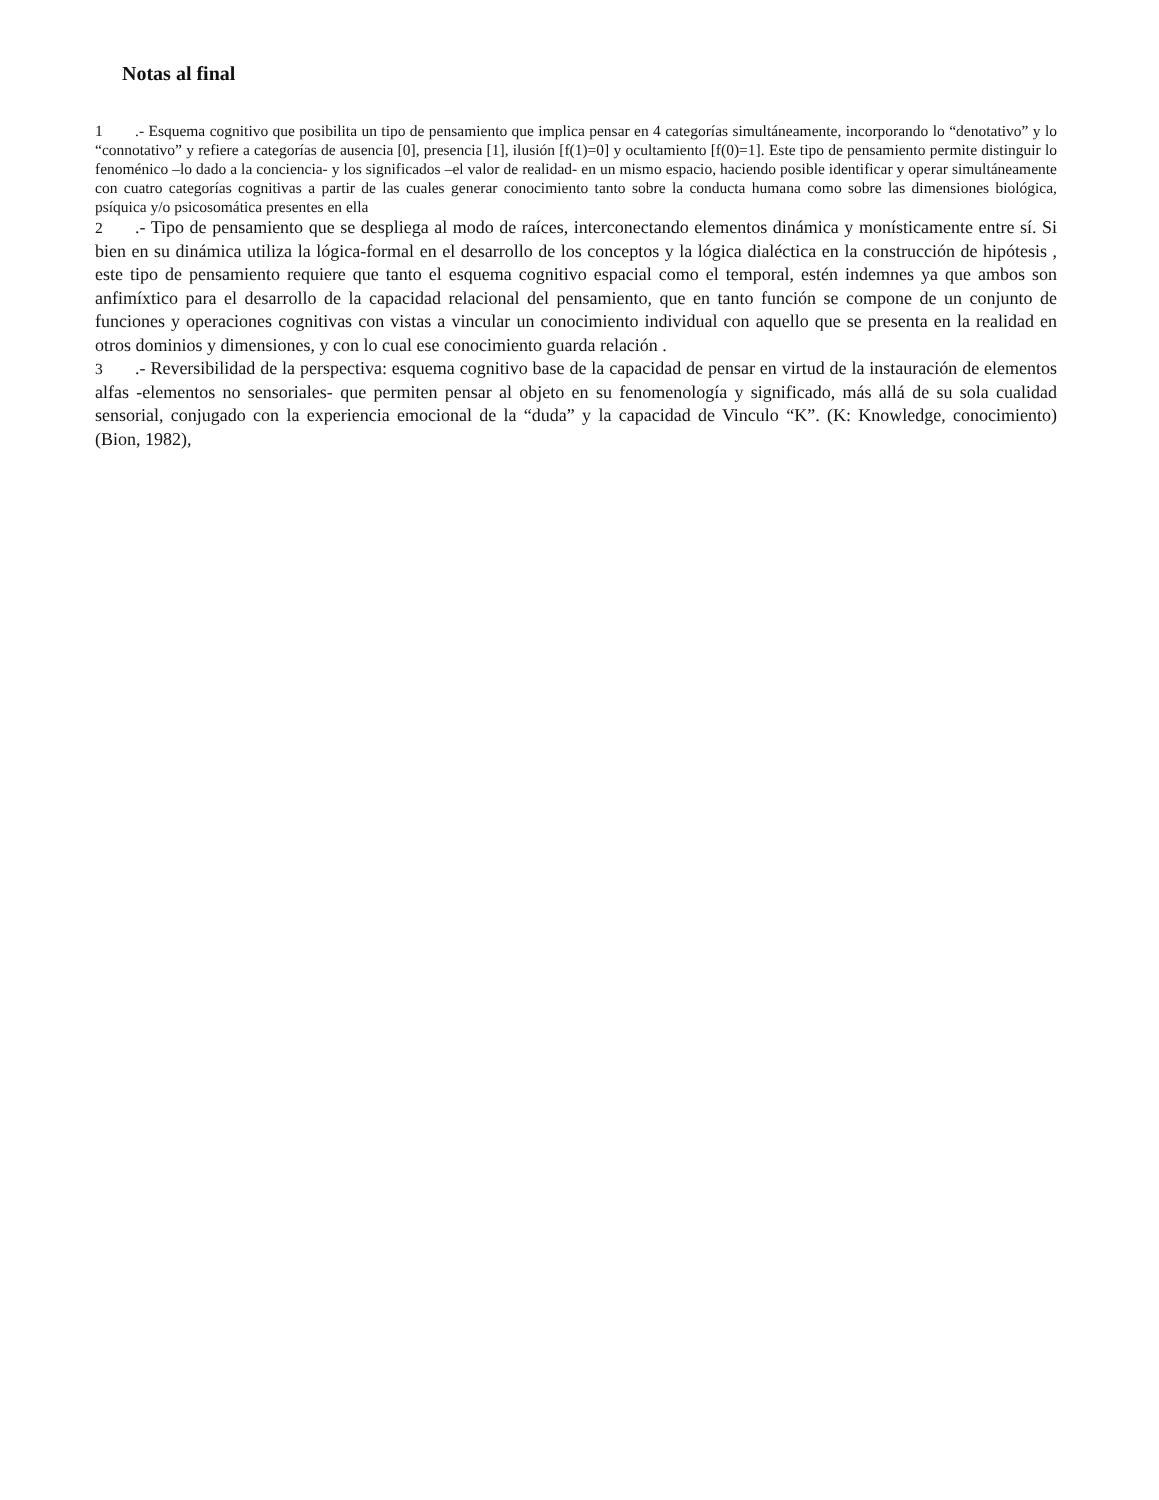Notas al final
1.- Esquema cognitivo que posibilita un tipo de pensamiento que implica pensar en 4 categorías simultáneamente, incorporando lo “denotativo” y lo “connotativo” y refiere a categorías de ausencia [0], presencia [1], ilusión [f(1)=0] y ocultamiento [f(0)=1]. Este tipo de pensamiento permite distinguir lo fenoménico –lo dado a la conciencia- y los significados –el valor de realidad- en un mismo espacio, haciendo posible identificar y operar simultáneamente con cuatro categorías cognitivas a partir de las cuales generar conocimiento tanto sobre la conducta humana como sobre las dimensiones biológica, psíquica y/o psicosomática presentes en ella
2.- Tipo de pensamiento que se despliega al modo de raíces, interconectando elementos dinámica y monísticamente entre sí. Si bien en su dinámica utiliza la lógica-formal en el desarrollo de los conceptos y la lógica dialéctica en la construcción de hipótesis , este tipo de pensamiento requiere que tanto el esquema cognitivo espacial como el temporal, estén indemnes ya que ambos son anfimíxtico para el desarrollo de la capacidad relacional del pensamiento, que en tanto función se compone de un conjunto de funciones y operaciones cognitivas con vistas a vincular un conocimiento individual con aquello que se presenta en la realidad en otros dominios y dimensiones, y con lo cual ese conocimiento guarda relación .
3.- Reversibilidad de la perspectiva: esquema cognitivo base de la capacidad de pensar en virtud de la instauración de elementos alfas -elementos no sensoriales- que permiten pensar al objeto en su fenomenología y significado, más allá de su sola cualidad sensorial, conjugado con la experiencia emocional de la “duda” y la capacidad de Vinculo “K”. (K: Knowledge, conocimiento) (Bion, 1982),